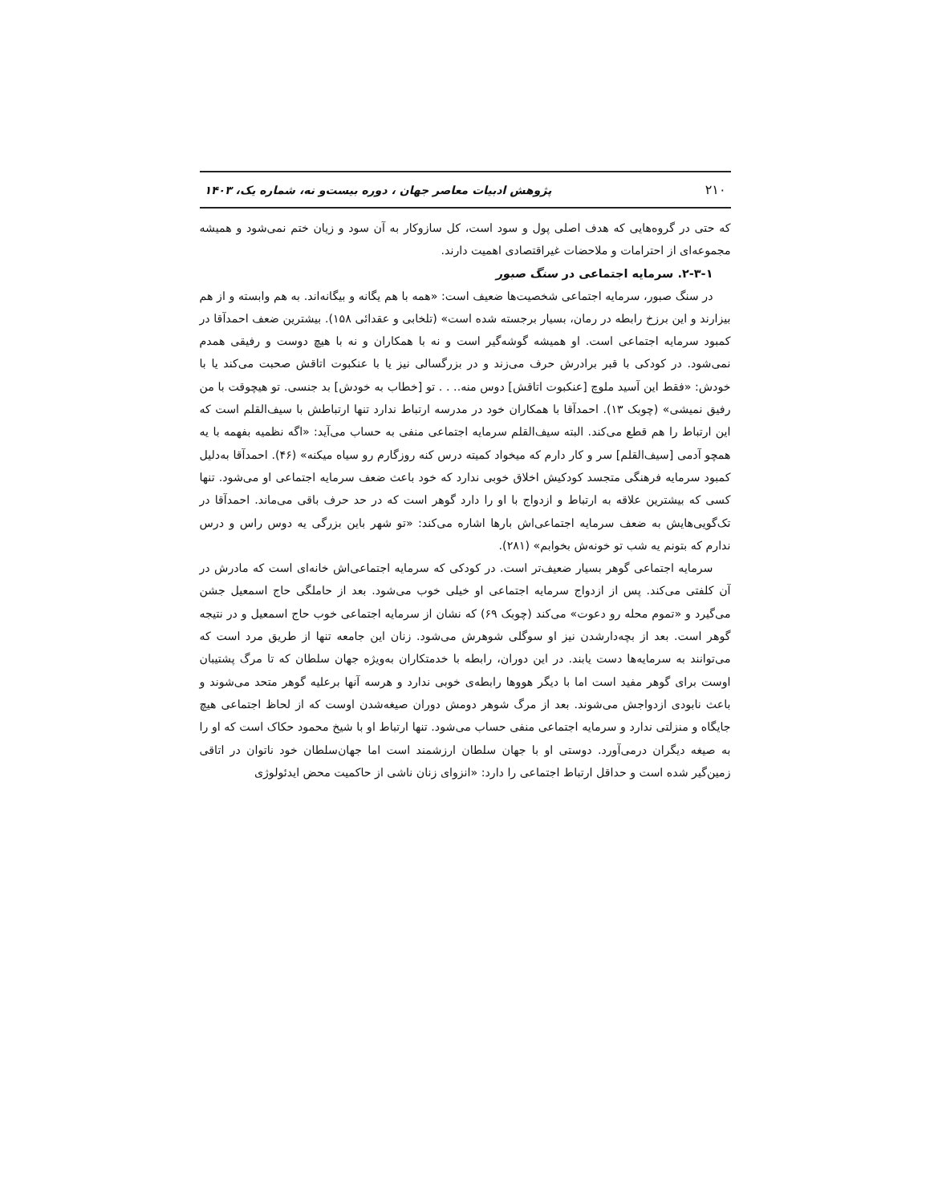۲۱۰ پژوهش ادبیات معاصر جهان ، دوره بیست‌و نه، شماره یک، ۱۴۰۳
که حتی در گروه‌هایی که هدف اصلی پول و سود است، کل سازوکار به آن سود و زیان ختم نمی‌شود و همیشه مجموعه‌ای از احترامات و ملاحضات غیراقتصادی اهمیت دارند.
۲-۳-۱. سرمایه اجتماعی در سنگ صبور
در سنگ صبور، سرمایه اجتماعی شخصیت‌ها ضعیف است: «همه با هم یگانه و بیگانه‌اند. به هم وابسته و از هم بیزارند و این برزخ رابطه در رمان، بسیار برجسته شده است» (تلخابی و عقدائی ۱۵۸). بیشترین ضعف احمدآقا در کمبود سرمایه اجتماعی است. او همیشه گوشه‌گیر است و نه با همکاران و نه با هیچ دوست و رفیقی همدم نمی‌شود. در کودکی با قبر برادرش حرف می‌زند و در بزرگسالی نیز یا با عنکبوت اتاقش صحبت می‌کند یا با خودش: «فقط این آسید ملوچ [عنکبوت اتاقش] دوس منه.. . . تو [خطاب به خودش] بد جنسی. تو هیچوقت با من رفیق نمیشی» (چوبک ۱۳). احمدآقا با همکاران خود در مدرسه ارتباط ندارد تنها ارتباطش با سیف‌القلم است که این ارتباط را هم قطع می‌کند. البته سیف‌القلم سرمایه اجتماعی منفی به حساب می‌آید: «اگه نظمیه بفهمه با یه همچو آدمی [سیف‌القلم] سر و کار دارم که میخواد کمیته درس کنه روزگارم رو سیاه میکنه» (۴۶). احمدآقا به‌دلیل کمبود سرمایه فرهنگی متجسد کودکیش اخلاق خوبی ندارد که خود باعث ضعف سرمایه اجتماعی او می‌شود. تنها کسی که بیشترین علاقه به ارتباط و ازدواج با او را دارد گوهر است که در حد حرف باقی می‌ماند. احمدآقا در تک‌گویی‌هایش به ضعف سرمایه اجتماعی‌اش بارها اشاره می‌کند: «تو شهر باین بزرگی یه دوس راس و درس ندارم که بتونم یه شب تو خونه‌ش بخوابم» (۲۸۱).
سرمایه اجتماعی گوهر بسیار ضعیف‌تر است. در کودکی که سرمایه اجتماعی‌اش خانه‌ای است که مادرش در آن کلفتی می‌کند. پس از ازدواج سرمایه اجتماعی او خیلی خوب می‌شود. بعد از حاملگی حاج اسمعیل جشن می‌گیرد و «تموم محله رو دعوت» می‌کند (چوبک ۶۹) که نشان از سرمایه اجتماعی خوب حاج اسمعیل و در نتیجه گوهر است. بعد از بچه‌دارشدن نیز او سوگلی شوهرش می‌شود. زنان این جامعه تنها از طریق مرد است که می‌توانند به سرمایه‌ها دست یابند. در این دوران، رابطه با خدمتکاران به‌ویژه جهان سلطان که تا مرگ پشتیبان اوست برای گوهر مفید است اما با دیگر هووها رابطه‌ی خوبی ندارد و هرسه آنها برعلیه گوهر متحد می‌شوند و باعث نابودی ازدواجش می‌شوند. بعد از مرگ شوهر دومش دوران صیغه‌شدن اوست که از لحاظ اجتماعی هیچ جایگاه و منزلتی ندارد و سرمایه اجتماعی منفی حساب می‌شود. تنها ارتباط او با شیخ محمود حکاک است که او را به صیغه دیگران درمی‌آورد. دوستی او با جهان سلطان ارزشمند است اما جهان‌سلطان خود ناتوان در اتاقی زمین‌گیر شده است و حداقل ارتباط اجتماعی را دارد: «انزوای زنان ناشی از حاکمیت محض ایدئولوژی